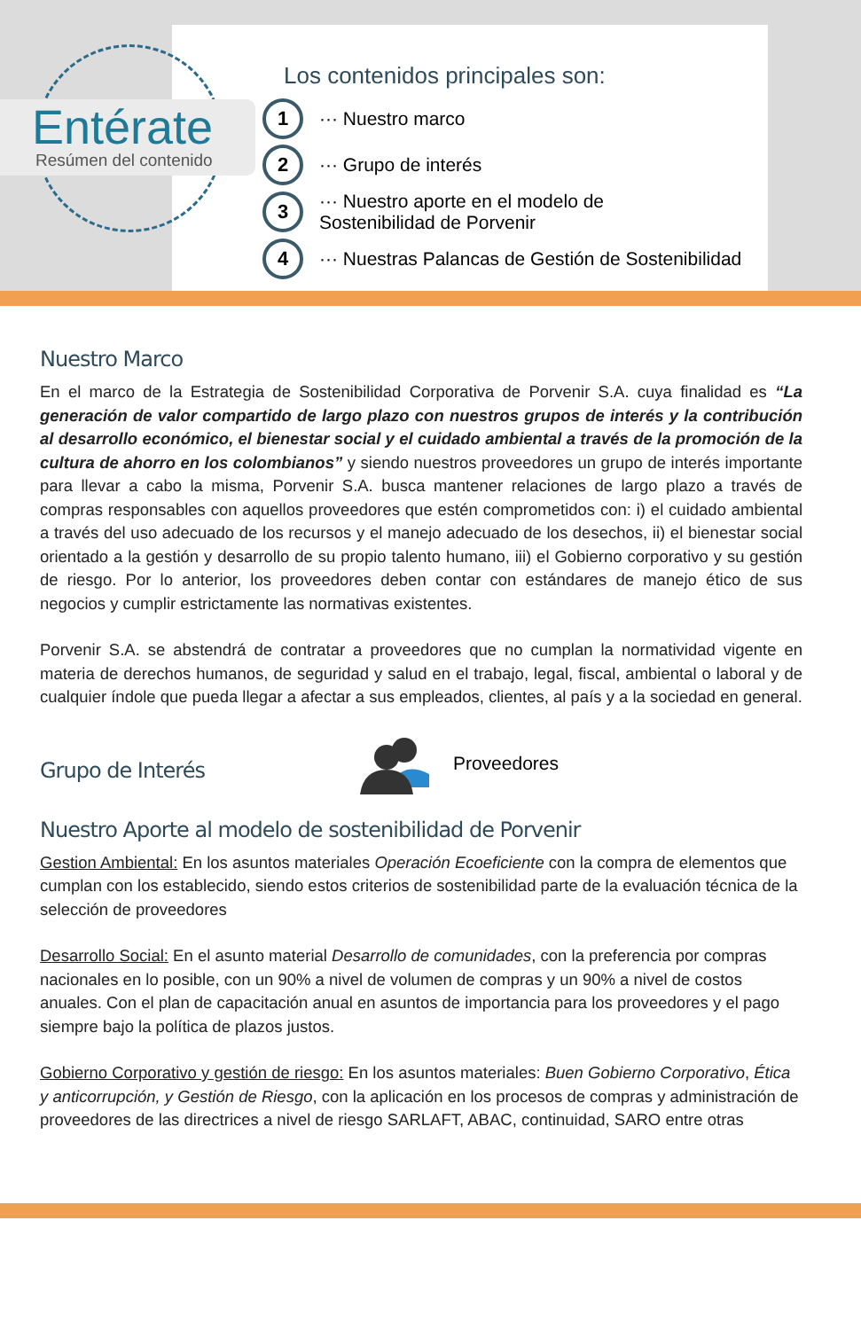Entérate
Resúmen del contenido
Los contenidos principales son:
1 ··· Nuestro marco
2 ··· Grupo de interés
3 ··· Nuestro aporte en el modelo de
Sostenibilidad de Porvenir
4 ··· Nuestras Palancas de Gestión de Sostenibilidad
Nuestro Marco
En el marco de la Estrategia de Sostenibilidad Corporativa de Porvenir S.A. cuya finalidad es “La generación de valor compartido de largo plazo con nuestros grupos de interés y la contribución al desarrollo económico, el bienestar social y el cuidado ambiental a través de la promoción de la cultura de ahorro en los colombianos” y siendo nuestros proveedores un grupo de interés importante para llevar a cabo la misma, Porvenir S.A. busca mantener relaciones de largo plazo a través de compras responsables con aquellos proveedores que estén comprometidos con: i) el cuidado ambiental a través del uso adecuado de los recursos y el manejo adecuado de los desechos, ii) el bienestar social orientado a la gestión y desarrollo de su propio talento humano, iii) el Gobierno corporativo y su gestión de riesgo. Por lo anterior, los proveedores deben contar con estándares de manejo ético de sus negocios y cumplir estrictamente las normativas existentes.
Porvenir S.A. se abstendrá de contratar a proveedores que no cumplan la normatividad vigente en materia de derechos humanos, de seguridad y salud en el trabajo, legal, fiscal, ambiental o laboral y de cualquier índole que pueda llegar a afectar a sus empleados, clientes, al país y a la sociedad en general.
Grupo de Interés
Proveedores
Nuestro Aporte al modelo de sostenibilidad de Porvenir
Gestion Ambiental: En los asuntos materiales Operación Ecoeficiente con la compra de elementos que cumplan con los establecido, siendo estos criterios de sostenibilidad parte de la evaluación técnica de la selección de proveedores
Desarrollo Social: En el asunto material Desarrollo de comunidades, con la preferencia por compras nacionales en lo posible, con un 90% a nivel de volumen de compras y un 90% a nivel de costos anuales. Con el plan de capacitación anual en asuntos de importancia para los proveedores y el pago siempre bajo la política de plazos justos.
Gobierno Corporativo y gestión de riesgo: En los asuntos materiales: Buen Gobierno Corporativo, Ética y anticorrupción, y Gestión de Riesgo, con la aplicación en los procesos de compras y administración de proveedores de las directrices a nivel de riesgo SARLAFT, ABAC, continuidad, SARO entre otras